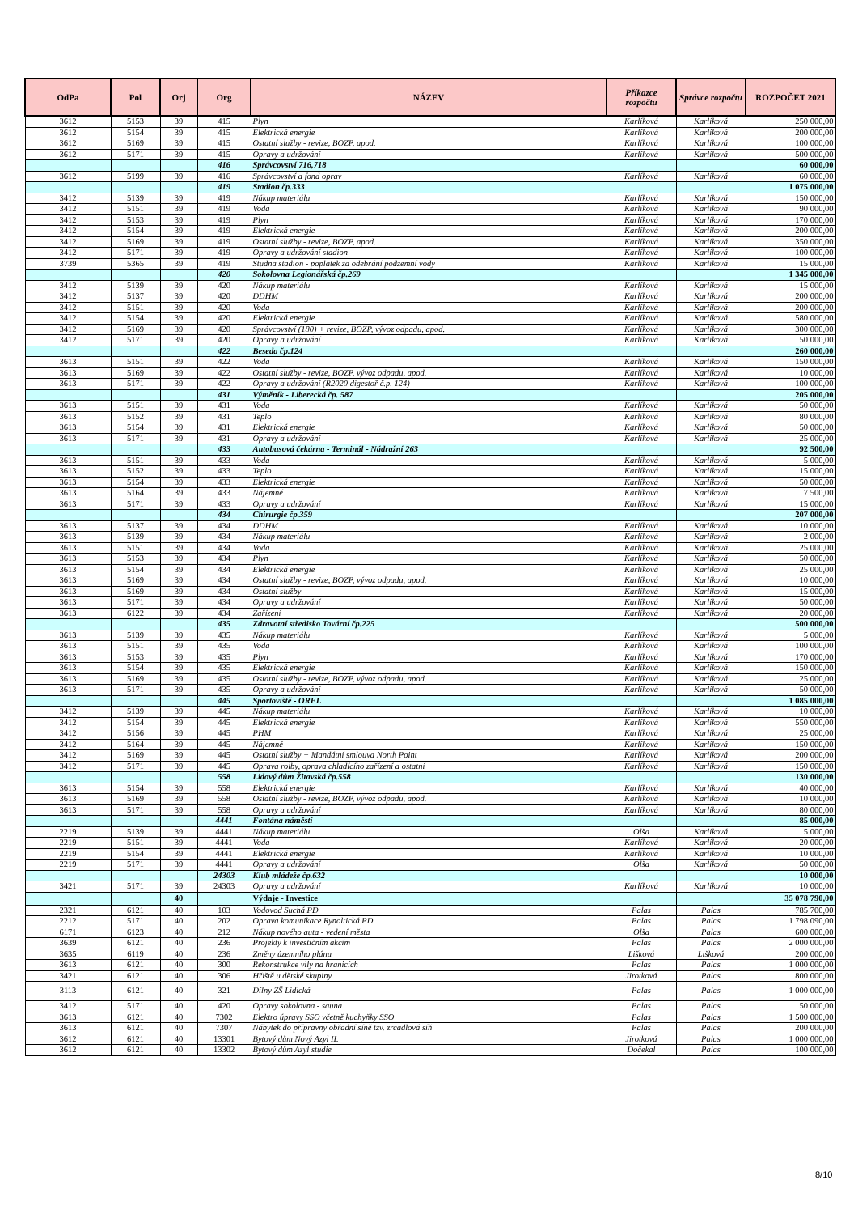| OdPa | Pol | Orj | Org | NÁZEV | Příkazce rozpočtu | Správce rozpočtu | ROZPOČET 2021 |
| --- | --- | --- | --- | --- | --- | --- | --- |
| 3612 | 5153 | 39 | 415 | Plyn | Karlíková | Karlíková | 250 000,00 |
| 3612 | 5154 | 39 | 415 | Elektrická energie | Karlíková | Karlíková | 200 000,00 |
| 3612 | 5169 | 39 | 415 | Ostatní služby - revize, BOZP, apod. | Karlíková | Karlíková | 100 000,00 |
| 3612 | 5171 | 39 | 415 | Opravy a udržování | Karlíková | Karlíková | 500 000,00 |
| | | | 416 | Správcovství 716,718 | | | 60 000,00 |
| 3612 | 5199 | 39 | 416 | Správcovství a fond oprav | Karlíková | Karlíková | 60 000,00 |
| | | | 419 | Stadion čp.333 | | | 1 075 000,00 |
| 3412 | 5139 | 39 | 419 | Nákup materiálu | Karlíková | Karlíková | 150 000,00 |
| 3412 | 5151 | 39 | 419 | Voda | Karlíková | Karlíková | 90 000,00 |
| 3412 | 5153 | 39 | 419 | Plyn | Karlíková | Karlíková | 170 000,00 |
| 3412 | 5154 | 39 | 419 | Elektrická energie | Karlíková | Karlíková | 200 000,00 |
| 3412 | 5169 | 39 | 419 | Ostatní služby - revize, BOZP, apod. | Karlíková | Karlíková | 350 000,00 |
| 3412 | 5171 | 39 | 419 | Opravy a udržování stadion | Karlíková | Karlíková | 100 000,00 |
| 3739 | 5365 | 39 | 419 | Studna stadion - poplatek za odebrání podzemní vody | Karlíková | Karlíková | 15 000,00 |
| | | | 420 | Sokolovna Legionářská čp.269 | | | 1 345 000,00 |
| 3412 | 5139 | 39 | 420 | Nákup materiálu | Karlíková | Karlíková | 15 000,00 |
| 3412 | 5137 | 39 | 420 | DDHM | Karlíková | Karlíková | 200 000,00 |
| 3412 | 5151 | 39 | 420 | Voda | Karlíková | Karlíková | 200 000,00 |
| 3412 | 5154 | 39 | 420 | Elektrická energie | Karlíková | Karlíková | 580 000,00 |
| 3412 | 5169 | 39 | 420 | Správcovství (180) + revize, BOZP, vývoz odpadu, apod. | Karlíková | Karlíková | 300 000,00 |
| 3412 | 5171 | 39 | 420 | Opravy a udržování | Karlíková | Karlíková | 50 000,00 |
| | | | 422 | Beseda čp.124 | | | 260 000,00 |
| 3613 | 5151 | 39 | 422 | Voda | Karlíková | Karlíková | 150 000,00 |
| 3613 | 5169 | 39 | 422 | Ostatní služby - revize, BOZP, vývoz odpadu, apod. | Karlíková | Karlíková | 10 000,00 |
| 3613 | 5171 | 39 | 422 | Opravy a udržování (R2020 digestoř č.p. 124) | Karlíková | Karlíková | 100 000,00 |
| | | | 431 | Výměník - Liberecká čp. 587 | | | 205 000,00 |
| 3613 | 5151 | 39 | 431 | Voda | Karlíková | Karlíková | 50 000,00 |
| 3613 | 5152 | 39 | 431 | Teplo | Karlíková | Karlíková | 80 000,00 |
| 3613 | 5154 | 39 | 431 | Elektrická energie | Karlíková | Karlíková | 50 000,00 |
| 3613 | 5171 | 39 | 431 | Opravy a udržování | Karlíková | Karlíková | 25 000,00 |
| | | | 433 | Autobusová čekárna - Terminál - Nádražní 263 | | | 92 500,00 |
| 3613 | 5151 | 39 | 433 | Voda | Karlíková | Karlíková | 5 000,00 |
| 3613 | 5152 | 39 | 433 | Teplo | Karlíková | Karlíková | 15 000,00 |
| 3613 | 5154 | 39 | 433 | Elektrická energie | Karlíková | Karlíková | 50 000,00 |
| 3613 | 5164 | 39 | 433 | Nájemné | Karlíková | Karlíková | 7 500,00 |
| 3613 | 5171 | 39 | 433 | Opravy a udržování | Karlíková | Karlíková | 15 000,00 |
| | | | 434 | Chirurgie čp.359 | | | 207 000,00 |
| 3613 | 5137 | 39 | 434 | DDHM | Karlíková | Karlíková | 10 000,00 |
| 3613 | 5139 | 39 | 434 | Nákup materiálu | Karlíková | Karlíková | 2 000,00 |
| 3613 | 5151 | 39 | 434 | Voda | Karlíková | Karlíková | 25 000,00 |
| 3613 | 5153 | 39 | 434 | Plyn | Karlíková | Karlíková | 50 000,00 |
| 3613 | 5154 | 39 | 434 | Elektrická energie | Karlíková | Karlíková | 25 000,00 |
| 3613 | 5169 | 39 | 434 | Ostatní služby - revize, BOZP, vývoz odpadu, apod. | Karlíková | Karlíková | 10 000,00 |
| 3613 | 5169 | 39 | 434 | Ostatní služby | Karlíková | Karlíková | 15 000,00 |
| 3613 | 5171 | 39 | 434 | Opravy a udržování | Karlíková | Karlíková | 50 000,00 |
| 3613 | 6122 | 39 | 434 | Zařízení | Karlíková | Karlíková | 20 000,00 |
| | | | 435 | Zdravotní středisko Tovární čp.225 | | | 500 000,00 |
| 3613 | 5139 | 39 | 435 | Nákup materiálu | Karlíková | Karlíková | 5 000,00 |
| 3613 | 5151 | 39 | 435 | Voda | Karlíková | Karlíková | 100 000,00 |
| 3613 | 5153 | 39 | 435 | Plyn | Karlíková | Karlíková | 170 000,00 |
| 3613 | 5154 | 39 | 435 | Elektrická energie | Karlíková | Karlíková | 150 000,00 |
| 3613 | 5169 | 39 | 435 | Ostatní služby - revize, BOZP, vývoz odpadu, apod. | Karlíková | Karlíková | 25 000,00 |
| 3613 | 5171 | 39 | 435 | Opravy a udržování | Karlíková | Karlíková | 50 000,00 |
| | | | 445 | Sportoviště - OREL | | | 1 085 000,00 |
| 3412 | 5139 | 39 | 445 | Nákup materiálu | Karlíková | Karlíková | 10 000,00 |
| 3412 | 5154 | 39 | 445 | Elektrická energie | Karlíková | Karlíková | 550 000,00 |
| 3412 | 5156 | 39 | 445 | PHM | Karlíková | Karlíková | 25 000,00 |
| 3412 | 5164 | 39 | 445 | Nájemné | Karlíková | Karlíková | 150 000,00 |
| 3412 | 5169 | 39 | 445 | Ostatní služby + Mandátní smlouva North Point | Karlíková | Karlíková | 200 000,00 |
| 3412 | 5171 | 39 | 445 | Oprava rolby, oprava chladícího zařízení a ostatní | Karlíková | Karlíková | 150 000,00 |
| | | | 558 | Lidový dům Žitavská čp.558 | | | 130 000,00 |
| 3613 | 5154 | 39 | 558 | Elektrická energie | Karlíková | Karlíková | 40 000,00 |
| 3613 | 5169 | 39 | 558 | Ostatní služby - revize, BOZP, vývoz odpadu, apod. | Karlíková | Karlíková | 10 000,00 |
| 3613 | 5171 | 39 | 558 | Opravy a udržování | Karlíková | Karlíková | 80 000,00 |
| | | | 4441 | Fontána náměstí | | | 85 000,00 |
| 2219 | 5139 | 39 | 4441 | Nákup materiálu | Olša | Karlíková | 5 000,00 |
| 2219 | 5151 | 39 | 4441 | Voda | Karlíková | Karlíková | 20 000,00 |
| 2219 | 5154 | 39 | 4441 | Elektrická energie | Karlíková | Karlíková | 10 000,00 |
| 2219 | 5171 | 39 | 4441 | Opravy a udržování | Olša | Karlíková | 50 000,00 |
| | | | 24303 | Klub mládeže čp.632 | | | 10 000,00 |
| 3421 | 5171 | 39 | 24303 | Opravy a udržování | Karlíková | Karlíková | 10 000,00 |
| | | 40 | | Výdaje - Investice | | | 35 078 790,00 |
| 2321 | 6121 | 40 | 103 | Vodovod Suchá PD | Palas | Palas | 785 700,00 |
| 2212 | 5171 | 40 | 202 | Oprava komunikace Rynoltická PD | Palas | Palas | 1 798 090,00 |
| 6171 | 6123 | 40 | 212 | Nákup nového auta - vedení města | Olša | Palas | 600 000,00 |
| 3639 | 6121 | 40 | 236 | Projekty k investičním akcím | Palas | Palas | 2 000 000,00 |
| 3635 | 6119 | 40 | 236 | Změny územního plánu | Lišková | Lišková | 200 000,00 |
| 3613 | 6121 | 40 | 300 | Rekonstrukce vily na hranicích | Palas | Palas | 1 000 000,00 |
| 3421 | 6121 | 40 | 306 | Hřiště u dětské skupiny | Jirotková | Palas | 800 000,00 |
| 3113 | 6121 | 40 | 321 | Dílny ZŠ Lidická | Palas | Palas | 1 000 000,00 |
| 3412 | 5171 | 40 | 420 | Opravy sokolovna - sauna | Palas | Palas | 50 000,00 |
| 3613 | 6121 | 40 | 7302 | Elektro úpravy SSO včetně kuchyňky SSO | Palas | Palas | 1 500 000,00 |
| 3613 | 6121 | 40 | 7307 | Nábytek do přípravny obřadní síně tzv. zrcadlová síň | Palas | Palas | 200 000,00 |
| 3612 | 6121 | 40 | 13301 | Bytový dům Nový Azyl II. | Jirotková | Palas | 1 000 000,00 |
| 3612 | 6121 | 40 | 13302 | Bytový dům Azyl studie | Dočekal | Palas | 100 000,00 |
8/10